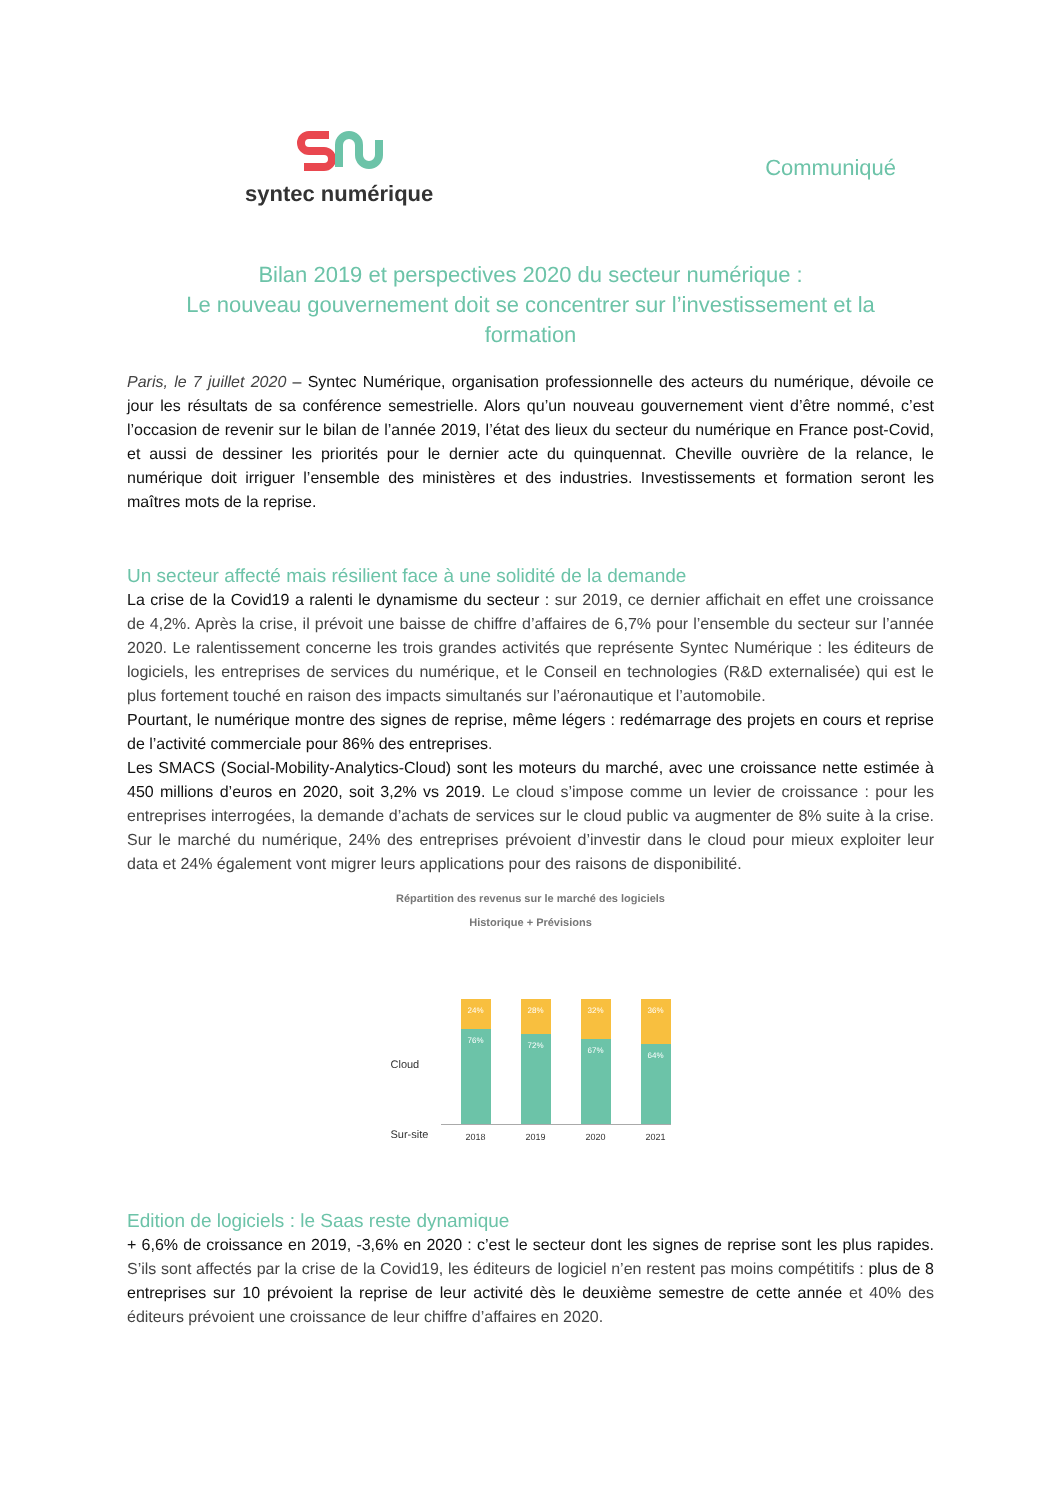syntec numérique
Communiqué
Bilan 2019 et perspectives 2020 du secteur numérique :
Le nouveau gouvernement doit se concentrer sur l’investissement et la formation
Paris, le 7 juillet 2020 – Syntec Numérique, organisation professionnelle des acteurs du numérique, dévoile ce jour les résultats de sa conférence semestrielle. Alors qu’un nouveau gouvernement vient d’être nommé, c’est l’occasion de revenir sur le bilan de l’année 2019, l’état des lieux du secteur du numérique en France post-Covid, et aussi de dessiner les priorités pour le dernier acte du quinquennat. Cheville ouvrière de la relance, le numérique doit irriguer l’ensemble des ministères et des industries. Investissements et formation seront les maîtres mots de la reprise.
Un secteur affecté mais résilient face à une solidité de la demande
La crise de la Covid19 a ralenti le dynamisme du secteur : sur 2019, ce dernier affichait en effet une croissance de 4,2%. Après la crise, il prévoit une baisse de chiffre d’affaires de 6,7% pour l’ensemble du secteur sur l’année 2020. Le ralentissement concerne les trois grandes activités que représente Syntec Numérique : les éditeurs de logiciels, les entreprises de services du numérique, et le Conseil en technologies (R&D externalisée) qui est le plus fortement touché en raison des impacts simultanés sur l’aéronautique et l’automobile.
Pourtant, le numérique montre des signes de reprise, même légers : redémarrage des projets en cours et reprise de l’activité commerciale pour 86% des entreprises.
Les SMACS (Social-Mobility-Analytics-Cloud) sont les moteurs du marché, avec une croissance nette estimée à 450 millions d’euros en 2020, soit 3,2% vs 2019. Le cloud s’impose comme un levier de croissance : pour les entreprises interrogées, la demande d’achats de services sur le cloud public va augmenter de 8% suite à la crise. Sur le marché du numérique, 24% des entreprises prévoient d’investir dans le cloud pour mieux exploiter leur data et 24% également vont migrer leurs applications pour des raisons de disponibilité.
Répartition des revenus sur le marché des logiciels
Historique + Prévisions
Cloud
Sur-site
24%
76%
28%
72%
32%
67%
36%
64%
2018 2019 2020 2021
Edition de logiciels : le Saas reste dynamique
+ 6,6% de croissance en 2019, -3,6% en 2020 : c’est le secteur dont les signes de reprise sont les plus rapides. S’ils sont affectés par la crise de la Covid19, les éditeurs de logiciel n’en restent pas moins compétitifs : plus de 8 entreprises sur 10 prévoient la reprise de leur activité dès le deuxième semestre de cette année et 40% des éditeurs prévoient une croissance de leur chiffre d’affaires en 2020.